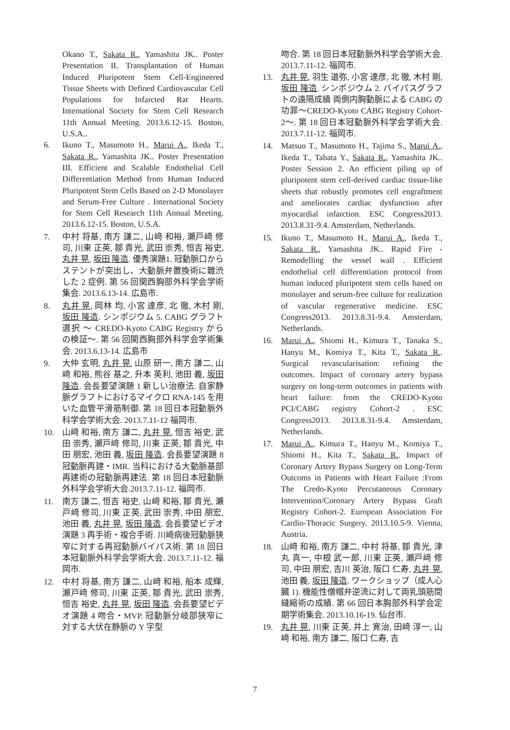Okano T., Sakata R., Yamashita JK.. Poster Presentation II. Transplantation of Human Induced Pluripotent Stem Cell-Engineered Tissue Sheets with Defined Cardiovascular Cell Populations for Infarcted Rat Hearts. International Society for Stem Cell Research 11th Annual Meeting. 2013.6.12-15. Boston, U.S.A..
6. Ikuno T., Masumoto H., Marui A., Ikeda T., Sakata R., Yamashita JK.. Poster Presentation III. Efficient and Scalable Endothelial Cell Differentiation Method from Human Induced Pluripotent Stem Cells Based on 2-D Monolayer and Serum-Free Culture . International Society for Stem Cell Research 11th Annual Meeting. 2013.6.12-15. Boston, U.S.A.
7. 中村 将基, 南方 謙二, 山﨑 和裕, 瀬戸﨑 修司, 川東 正英, 鄒 貴光, 武田 崇秀, 恒吉 裕史, 丸井 晃, 坂田 隆造. 優秀演題1. 冠動脈口からステントが突出し、大動脈弁置換術に難渋した 2 症例. 第 56 回関西胸部外科学会学術集会. 2013.6.13-14. 広島市.
8. 丸井 晃, 岡林 均, 小宮 達彦, 北 徹, 木村 剛, 坂田 隆造. シンポジウム 5. CABG グラフト選択 〜 CREDO-Kyoto CABG Registry からの検証〜. 第 56 回関西胸部外科学会学術集会. 2013.6.13-14. 広島市
9. 大仲 玄明, 丸井 晃, 山原 研一, 南方 謙二, 山﨑 和裕, 熊谷 基之, 升本 英利, 池田 義, 坂田 隆造. 会長要望演題 1 新しい治療法. 自家静脈グラフトにおけるマイクロ RNA-145 を用いた血管平滑筋制御. 第 18 回日本冠動脈外科学会学術大会. 2013.7.11-12 福岡市.
10. 山﨑 和裕, 南方 謙二, 丸井 晃, 恒吉 裕史, 武田 崇秀, 瀬戸﨑 修司, 川東 正英, 鄒 貴光, 中田 朋宏, 池田 義, 坂田 隆造. 会長要望演題 8 冠動脈再建・IMR. 当科における大動脈基部再建術の冠動脈再建法. 第 18 回日本冠動脈外科学会学術大会.2013.7.11-12. 福岡市.
11. 南方 謙二, 恒吉 裕史, 山﨑 和裕, 鄒 貴光, 瀬戸﨑 修司, 川東 正英, 武田 崇秀, 中田 朋宏, 池田 義, 丸井 晃, 坂田 隆造. 会長要望ビデオ演題 3 再手術・複合手術. 川崎病後冠動脈狭窄に対する再冠動脈バイパス術. 第 18 回日本冠動脈外科学会学術大会. 2013.7.11-12. 福岡市.
12. 中村 将基, 南方 謙二, 山﨑 和裕, 船本 成輝, 瀬戸﨑 修司, 川東 正英, 鄒 貴光, 武田 崇秀, 恒吉 裕史, 丸井 晃, 坂田 隆造. 会長要望ビデオ演題 4 吻合・MVP. 冠動脈分岐部狭窄に対する大伏在静脈の Y 字型
吻合. 第 18 回日本冠動脈外科学会学術大会. 2013.7.11-12. 福岡市.
13. 丸井 晃, 羽生 道弥, 小宮 達彦, 北 徹, 木村 剛, 坂田 隆造. シンポジウム 2. バイパスグラフトの遠隔成績 両側内胸動脈による CABG の功罪〜CREDO-Kyoto CABG Registry Cohort-2〜. 第 18 回日本冠動脈外科学会学術大会. 2013.7.11-12. 福岡市.
14. Matsuo T., Masumoto H., Tajima S., Marui A., Ikeda T., Tabata Y., Sakata R., Yamashita JK.. Poster Session 2. An efficient piling up of pluripotent stem cell-derived cardiac tissue-like sheets that robustly promotes cell engraftment and ameliorates cardiac dysfunction after myocardial infarction. ESC Congress2013. 2013.8.31-9.4. Amsterdam, Netherlands.
15. Ikuno T., Masumoto H., Marui A., Ikeda T., Sakata R., Yamashita JK.. Rapid Fire - Remodelling the vessel wall . Efficient endothelial cell differentiation protocol from human induced pluripotent stem cells based on monolayer and serum-free culture for realization of vascular regenerative medicine. ESC Congress2013. 2013.8.31-9.4. Amsterdam, Netherlands.
16. Marui A., Shiomi H., Kimura T., Tanaka S., Hanyu M., Komiya T., Kita T., Sakata R.. Surgical revascularisation: refining the outcomes. Impact of coronary artery bypass surgery on long-term outcomes in patients with heart failure: from the CREDO-Kyoto PCI/CABG registry Cohort-2 . ESC Congress2013. 2013.8.31-9.4. Amsterdam, Netherlands.
17. Marui A., Kimura T., Hanyu M., Komiya T., Shiomi H., Kita T., Sakata R.. Impact of Coronary Artery Bypass Surgery on Long-Term Outcoms in Patients with Heart Failure :From The Credo-Kyoto Percutaneous Coronary Intervention/Coronary Artery Bypass Graft Registry Cohort-2. European Association For Cardio-Thoracic Surgery. 2013.10.5-9. Vienna, Austria.
18. 山﨑 和裕, 南方 謙二, 中村 将基, 鄒 貴光, 津丸 真一, 中根 武一郎, 川東 正英, 瀬戸﨑 修司, 中田 朋宏, 吉川 英治, 阪口 仁寿, 丸井 晃, 池田 義, 坂田 隆造. ワークショップ（成人心臓 1). 機能性僧帽弁逆流に対して両乳頭筋間縫縮術の成績. 第 66 回日本胸部外科学会定期学術集会. 2013.10.16-19. 仙台市.
19. 丸井 晃, 川東 正英, 井上 寛治, 田﨑 淳一, 山﨑 和裕, 南方 謙二, 阪口 仁寿, 吉
7